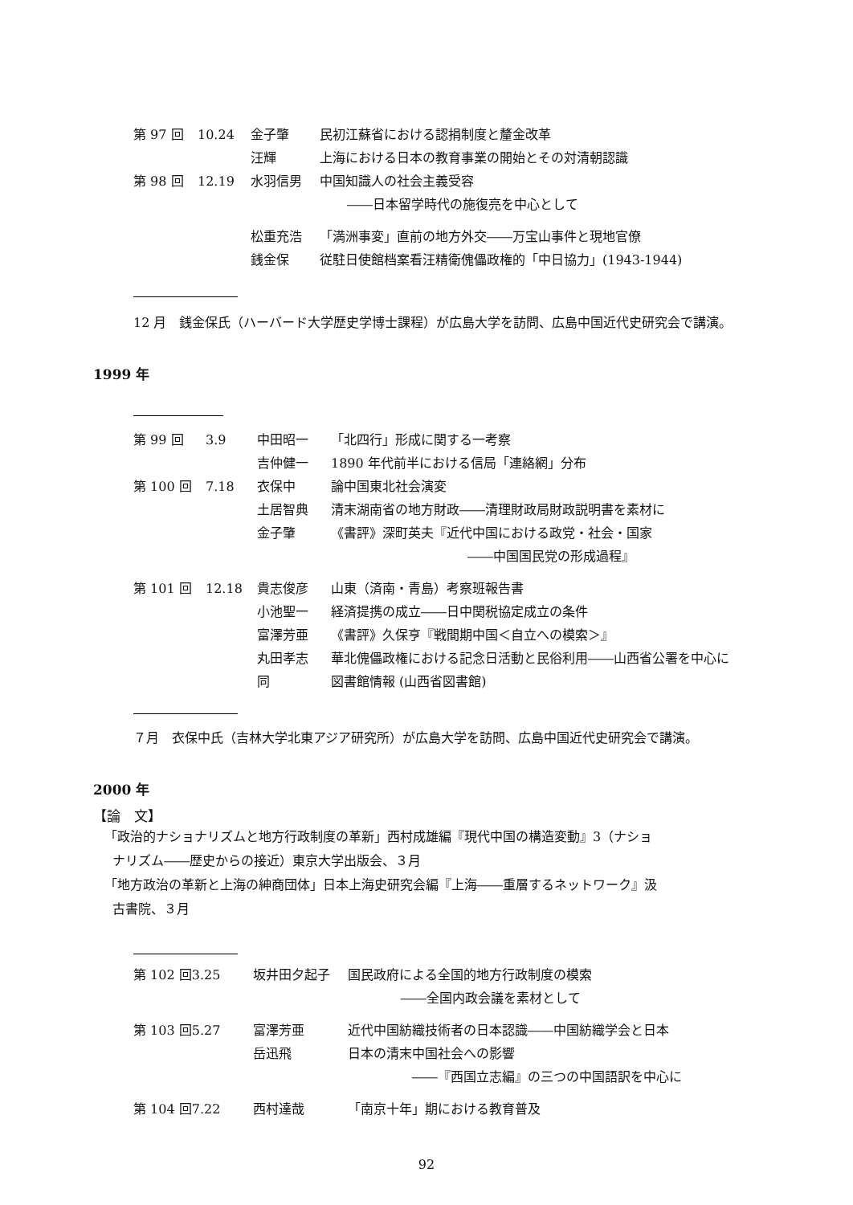| 第 97 回 | 10.24 | 金子肇 | 民初江蘇省における認捐制度と釐金改革 |
| | | 汪輝 | 上海における日本の教育事業の開始とその対清朝認識 |
| 第 98 回 | 12.19 | 水羽信男 | 中国知識人の社会主義受容 ――日本留学時代の施復亮を中心として |
| | | 松重充浩 | 「満洲事変」直前の地方外交――万宝山事件と現地官僚 |
| | | 銭金保 | 従駐日使館档案看汪精衛傀儡政権的「中日協力」(1943-1944) |
12 月　銭金保氏（ハーバード大学歴史学博士課程）が広島大学を訪問、広島中国近代史研究会で講演。
1999 年
| 第 99 回 | 3.9 | 中田昭一 | 「北四行」形成に関する一考察 |
| | | 吉仲健一 | 1890 年代前半における信局「連絡網」分布 |
| 第 100 回 | 7.18 | 衣保中 | 論中国東北社会演変 |
| | | 土居智典 | 清末湖南省の地方財政――清理財政局財政説明書を素材に |
| | | 金子肇 | 《書評》深町英夫『近代中国における政党・社会・国家 ――中国国民党の形成過程』 |
| 第 101 回 | 12.18 | 貴志俊彦 | 山東（済南・青島）考察班報告書 |
| | | 小池聖一 | 経済提携の成立――日中関税協定成立の条件 |
| | | 富澤芳亜 | 《書評》久保亨『戦間期中国＜自立への模索＞』 |
| | | 丸田孝志 | 華北傀儡政権における記念日活動と民俗利用――山西省公署を中心に |
| | | 同 | 図書館情報 (山西省図書館) |
７月　衣保中氏（吉林大学北東アジア研究所）が広島大学を訪問、広島中国近代史研究会で講演。
2000 年
【論　文】
「政治的ナショナリズムと地方行政制度の革新」西村成雄編『現代中国の構造変動』3（ナショ
ナリズム――歴史からの接近）東京大学出版会、３月
「地方政治の革新と上海の紳商団体」日本上海史研究会編『上海――重層するネットワーク』汲
古書院、３月
| 第 102 回 | 3.25 | 坂井田夕起子 | 国民政府による全国的地方行政制度の模索 ――全国内政会議を素材として |
| 第 103 回 | 5.27 | 富澤芳亜 | 近代中国紡織技術者の日本認識――中国紡織学会と日本 |
| | | 岳迅飛 | 日本の清末中国社会への影響 ――『西国立志編』の三つの中国語訳を中心に |
| 第 104 回 | 7.22 | 西村達哉 | 「南京十年」期における教育普及 |
92